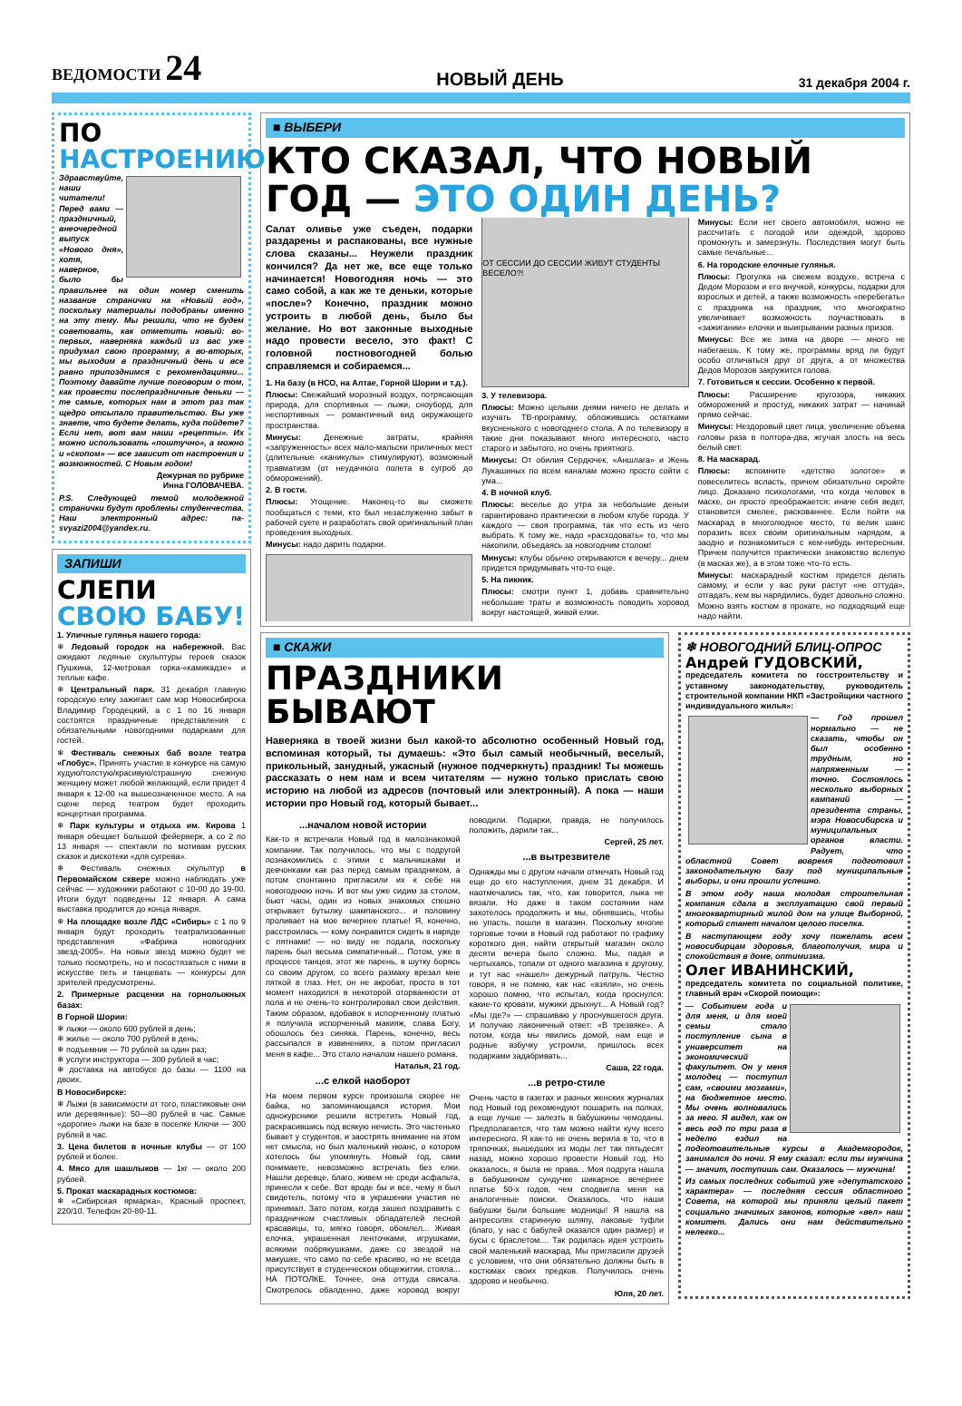ВЕДОМОСТИ 24
НОВЫЙ ДЕНЬ
31 декабря 2004 г.
ПО НАСТРОЕНИЮ
Здравствуйте, наши читатели! Перед вами — праздничный, внеочередной выпуск «Нового дня», хотя, наверное, было бы правильнее на один номер сменить название странички на «Новый год», поскольку материалы подобраны именно на эту тему. Мы решили, что не будем советовать, как отметить новый: во-первых, наверняка каждый из вас уже придумал свою программу, а во-вторых, мы выходим в праздничный день и все равно припозднимся с рекомендациями... Поэтому давайте лучше поговорим о том, как провести послепраздничные деньки — те самые, которых нам в этот раз так щедро отсыпало правительство. Вы уже знаете, что будете делать, куда пойдете? Если нет, вот вам наши «рецепты». Их можно использовать «поштучно», а можно и «скопом» — все зависит от настроения и возможностей. С Новым годом!
Дежурная по рубрике
Инна ГОЛОВАЧЕВА.
P.S. Следующей темой молодежной странички будут проблемы студенчества. Наш электронный адрес: na-svyazi2004@yandex.ru.
ЗАПИШИ
СЛЕПИ СВОЮ БАБУ!
1. Уличные гулянья нашего города:
❄ Ледовый городок на набережной. Вас ожидают ледяные скульптуры героев сказок Пушкина, 12-метровая горка-«камикадзе» и теплые кафе.
❄ Центральный парк. 31 декабря главную городскую елку зажигает сам мэр Новосибирска Владимир Городецкий, а с 1 по 16 января состоятся праздничные представления с обязательными новогодними подарками для гостей.
❄ Фестиваль снежных баб возле театра «Глобус». Принять участие в конкурсе на самую худую/толстую/красивую/страшную снежную женщину может любой желающий, если придет 4 января к 12-00 на вышеозначенное место. А на сцене перед театром будет проходить концертная программа.
❄ Парк культуры и отдыха им. Кирова 1 января обещает большой фейерверк, а со 2 по 13 января — спектакли по мотивам русских сказок и дискотеки «для сугрева».
❄ Фестиваль снежных скульптур в Первомайском сквере можно наблюдать уже сейчас — художники работают с 10-00 до 19-00. Итоги будут подведены 12 января. А сама выставка продлится до конца января.
❄ На площадке возле ЛДС «Сибирь» с 1 по 9 января будут проходить театрализованные представления «Фабрика новогодних звезд-2005». На новых звезд можно будет не только посмотреть, но и посостязаться с ними в искусстве петь и танцевать — конкурсы для зрителей предусмотрены.
2. Примерные расценки на горнолыжных базах:
В Горной Шории:
❄ лыжи — около 600 рублей в день;
❄ жилье — около 700 рублей в день;
❄ подъемник — 70 рублей за один раз;
❄ услуги инструктора — 300 рублей в час;
❄ доставка на автобусе до базы — 1100 на двоих.
В Новосибирске:
❄ Лыжи (в зависимости от того, пластиковые они или деревянные): 50—80 рублей в час. Самые «дорогие» лыжи на базе в поселке Ключи — 300 рублей в час.
3. Цена билетов в ночные клубы — от 100 рублей и более.
4. Мясо для шашлыков — 1кг — около 200 рублей.
5. Прокат маскарадных костюмов:
❄ «Сибирская ярмарка», Красный проспект, 220/10. Телефон 20-80-11.
■ ВЫБЕРИ
КТО СКАЗАЛ, ЧТО НОВЫЙ ГОД — ЭТО ОДИН ДЕНЬ?
Салат оливье уже съеден, подарки раздарены и распакованы, все нужные слова сказаны... Неужели праздник кончился? Да нет же, все еще только начинается! Новогодняя ночь — это само собой, а как же те деньки, которые «после»? Конечно, праздник можно устроить в любой день, было бы желание. Но вот законные выходные надо провести весело, это факт! С головной постновогодней болью справляемся и собираемся...
1. На базу (в НСО, на Алтае, Горной Шории и т.д.).
Плюсы: Свежайший морозный воздух, потрясающая природа, для спортивных — лыжи, сноуборд, для неспортивных — романтичный вид окружающего пространства.
Минусы: Денежные затраты, крайняя «запруженность» всех мало-мальски приличных мест (длительные «каникулы» стимулируют), возможный травматизм (от неудачного полета в сугроб до обморожений).
2. В гости.
Плюсы: Угощение. Наконец-то вы сможете пообщаться с теми, кто был незаслуженно забыт в рабочей суете и разработать свой оригинальный план проведения выходных.
Минусы: надо дарить подарки.
ОТ СЕССИИ ДО СЕССИИ ЖИВУТ СТУДЕНТЫ ВЕСЕЛО?!
3. У телевизора.
Плюсы: Можно целыми днями ничего не делать и изучать ТВ-программу, обложившись остатками вкусненького с новогоднего стола. А по телевизору в такие дни показывают много интересного, часто старого и забытого, но очень приятного.
Минусы: От обилия Сердючек, «Аншлага» и Жень Лукашиных по всем каналам можно просто сойти с ума...
4. В ночной клуб.
Плюсы: веселье до утра за небольшие деньги гарантировано практически в любом клубе города. У каждого — своя программа, так что есть из чего выбрать. К тому же, надо «расходовать» то, что мы накопили, объедаясь за новогодним столом!
Минусы: клубы обычно открываются к вечеру... днем придется придумывать что-то еще.
5. На пикник.
Плюсы: смотри пункт 1, добавь сравнительно небольшие траты и возможность поводить хоровод вокруг настоящей, живой елки.
Минусы: Если нет своего автомобиля, можно не рассчитать с погодой или одеждой, здорово промокнуть и замерзнуть. Последствия могут быть самые печальные...
6. На городские елочные гулянья.
Плюсы: Прогулка на свежем воздухе, встреча с Дедом Морозом и его внучкой, конкурсы, подарки для взрослых и детей, а также возможность «перебегать» с праздника на праздник, что многократно увеличивает возможность поучаствовать в «зажигании» елочки и выигрывании разных призов.
Минусы: Все же зима на дворе — много не набегаешь. К тому же, программы вряд ли будут особо отличаться друг от друга, а от множества Дедов Морозов закружится голова.
7. Готовиться к сессии. Особенно к первой.
Плюсы: Расширение кругозора, никаких обморожений и простуд, никаких затрат — начинай прямо сейчас.
Минусы: Нездоровый цвет лица, увеличение объема головы раза в полтора-два, жгучая злость на весь белый свет.
8. На маскарад.
Плюсы: вспомните «детство золотое» и повеселитесь всласть, причем обязательно скройте лицо. Доказано психологами, что когда человек в маске, он просто преображается: иначе себя ведет, становится смелее, раскованнее. Если пойти на маскарад в многолюдное место, то велик шанс поразить всех своим оригинальным нарядом, а заодно и познакомиться с кем-нибудь интересным. Причем получится практически знакомство вслепую (в масках же), а в этом тоже что-то есть.
Минусы: маскарадный костюм придется делать самому, и если у вас руки растут «не оттуда», отгадать, кем вы нарядились, будет довольно сложно. Можно взять костюм в прокате, но подходящий еще надо найти.
■ СКАЖИ
ПРАЗДНИКИ БЫВАЮТ
Наверняка в твоей жизни был какой-то абсолютно особенный Новый год, вспоминая который, ты думаешь: «Это был самый необычный, веселый, прикольный, занудный, ужасный (нужное подчеркнуть) праздник! Ты можешь рассказать о нем нам и всем читателям — нужно только прислать свою историю на любой из адресов (почтовый или электронный). А пока — наши истории про Новый год, который бывает...
...началом новой истории
Как-то я встречала Новый год в малознакомой компании. Так получилось, что мы с подругой познакомились с этими с мальчишками и девчонками как раз перед самым праздником, а потом спонтанно пригласили их к себе на новогоднюю ночь. И вот мы уже сидим за столом, бьют часы, один из новых знакомых спешно открывает бутылку шампанского... и половину проливает на мое вечернее платье! Я, конечно, расстроилась — кому понравится сидеть в наряде с пятнами! — но виду не подала, поскольку парень был весьма симпатичный... Потом, уже в процессе танцев, этот же парень, в шутку борясь со своим другом, со всего размаху врезал мне пяткой в глаз. Нет, он не акробат, просто в тот момент находился в некоторой оторванности от пола и не очень-то контролировал свои действия. Таким образом, вдобавок к испорченному платью я получила испорченный макияж, слава Богу, обошлось без синяка. Парень, конечно, весь рассыпался в извинениях, а потом пригласил меня в кафе... Это стало началом нашего романа.
Наталья, 21 год.
...с елкой наоборот
На моем первом курсе произошла скорее не байка, но запоминающаяся история. Мои однокурсники решили встретить Новый год, раскрасившись под всякую нечисть. Это частенько бывает у студентов, и заострять внимание на этом нет смысла, но был маленький нюанс, о котором хотелось бы упомянуть. Новый год, сами понимаете, невозможно встречать без елки. Нашли деревце, благо, живем не среди асфальта, принесли к себе. Вот вроде бы и все, чему я был свидетель, потому что в украшении участия не принимал. Зато потом, когда зашел поздравить с праздничком счастливых обладателей лесной красавицы, то, мягко говоря, обомлел... Живая елочка, украшенная ленточками, игрушками, всякими побрякушками, даже со звездой на макушке, что само по себе красиво, но не всегда присутствует в студенческом общежитии, стояла... НА ПОТОЛКЕ. Точнее, она оттуда свисала. Смотрелось обалденно, даже хоровод вокруг поводили. Подарки, правда, не получилось положить, дарили так...
Сергей, 25 лет.
...в вытрезвителе
Однажды мы с другом начали отмечать Новый год еще до его наступления, днем 31 декабря. И наотмечались так, что, как говорится, лыка не вязали. Но даже в таком состоянии нам захотелось продолжить и мы, обнявшись, чтобы не упасть, пошли в магазин. Поскольку многие торговые точки в Новый год работают по графику короткого дня, найти открытый магазин около десяти вечера было сложно. Мы, падая и чертыхаясь, топали от одного магазина к другому, и тут нас «нашел» дежурный патруль. Честно говоря, я не помню, как нас «взяли», но очень хорошо помню, что испытал, когда проснулся: какие-то кровати, мужики дрыхнут... А Новый год? «Мы где?» — спрашиваю у проснувшегося друга. И получаю лаконичный ответ: «В трезвяке». А потом, когда мы явились домой, нам еще и родные взбучку устроили, пришлось всех подарками задабривать...
Саша, 22 года.
...в ретро-стиле
Очень часто в газетах и разных женских журналах под Новый год рекомендуют пошарить на полках, а еще лучше — залезть в бабушкины чемоданы. Предполагается, что там можно найти кучу всего интересного. Я как-то не очень верила в то, что в тряпочках, вышедших из моды лет так пятьдесят назад, можно хорошо провести Новый год. Но оказалось, я была не права... Моя подруга нашла в бабушкином сундучке шикарное вечернее платье 50-х годов, чем сподвигла меня на аналогичные поиски. Оказалось, что наши бабушки были большие модницы! Я нашла на антресолях старинную шляпу, лаковые туфли (благо, у нас с бабулей оказался один размер) и бусы с браслетом.... Так родилась идея устроить свой маленький маскарад. Мы пригласили друзей с условием, что они обязательно должны быть в костюмах своих предков. Получилось очень здорово и необычно.
Юля, 20 лет.
❄ НОВОГОДНИЙ БЛИЦ-ОПРОС
Андрей ГУДОВСКИЙ,
председатель комитета по госстроительству и уставному законодательству, руководитель строительной компании НКП «Застройщики частного индивидуального жилья»:
— Год прошел нормально — не сказать, чтобы он был особенно трудным, но напряженным — точно. Состоялось несколько выборных кампаний — президента страны, мэра Новосибирска и муниципальных органов власти. Радует, что областной Совет вовремя подготовил законодательную базу под муниципальные выборы, и они прошли успешно.
В этом году наша молодая строительная компания сдала в эксплуатацию свой первый многоквартирный жилой дом на улице Выборной, который станет началом целого поселка.
В наступающем году хочу пожелать всем новосибирцам здоровья, благополучия, мира и спокойствия в доме, оптимизма.
Олег ИВАНИНСКИЙ,
председатель комитета по социальной политике, главный врач «Скорой помощи»:
— Событием года и для меня, и для моей семьи стало поступление сына в университет на экономический факультет. Он у меня молодец — поступил сам, «своими мозгами», на бюджетное место. Мы очень волновались за него. Я видел, как он весь год по три раза в неделю ездил на подготовительные курсы в Академгородок, занимался до ночи. Я ему сказал: если ты мужчина — значит, поступишь сам. Оказалось — мужчина!
Из самых последних событий уже «депутатского характера» — последняя сессия областного Совета, на которой мы приняли целый пакет социально значимых законов, которые «вел» наш комитет. Дались они нам действительно нелегко...